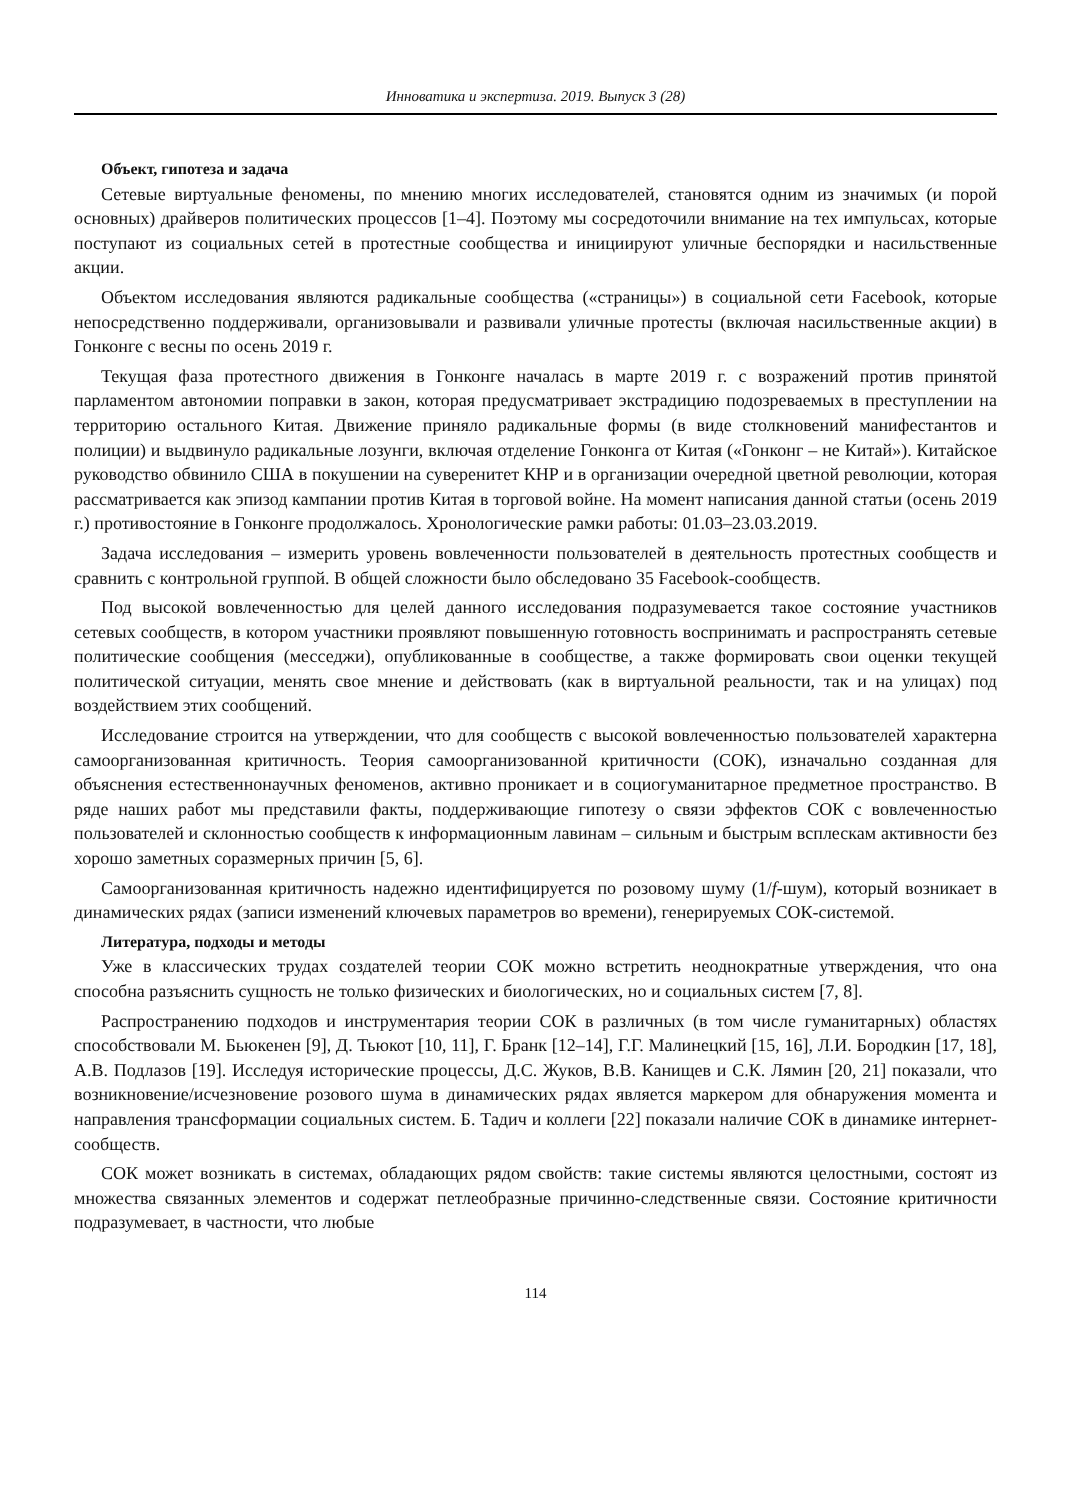Инноватика и экспертиза. 2019. Выпуск 3 (28)
Объект, гипотеза и задача
Сетевые виртуальные феномены, по мнению многих исследователей, становятся одним из значимых (и порой основных) драйверов политических процессов [1–4]. Поэтому мы сосредоточили внимание на тех импульсах, которые поступают из социальных сетей в протестные сообщества и инициируют уличные беспорядки и насильственные акции.
Объектом исследования являются радикальные сообщества («страницы») в социальной сети Facebook, которые непосредственно поддерживали, организовывали и развивали уличные протесты (включая насильственные акции) в Гонконге с весны по осень 2019 г.
Текущая фаза протестного движения в Гонконге началась в марте 2019 г. с возражений против принятой парламентом автономии поправки в закон, которая предусматривает экстрадицию подозреваемых в преступлении на территорию остального Китая. Движение приняло радикальные формы (в виде столкновений манифестантов и полиции) и выдвинуло радикальные лозунги, включая отделение Гонконга от Китая («Гонконг – не Китай»). Китайское руководство обвинило США в покушении на суверенитет КНР и в организации очередной цветной революции, которая рассматривается как эпизод кампании против Китая в торговой войне. На момент написания данной статьи (осень 2019 г.) противостояние в Гонконге продолжалось. Хронологические рамки работы: 01.03–23.03.2019.
Задача исследования – измерить уровень вовлеченности пользователей в деятельность протестных сообществ и сравнить с контрольной группой. В общей сложности было обследовано 35 Facebook-сообществ.
Под высокой вовлеченностью для целей данного исследования подразумевается такое состояние участников сетевых сообществ, в котором участники проявляют повышенную готовность воспринимать и распространять сетевые политические сообщения (месседжи), опубликованные в сообществе, а также формировать свои оценки текущей политической ситуации, менять свое мнение и действовать (как в виртуальной реальности, так и на улицах) под воздействием этих сообщений.
Исследование строится на утверждении, что для сообществ с высокой вовлеченностью пользователей характерна самоорганизованная критичность. Теория самоорганизованной критичности (СОК), изначально созданная для объяснения естественнонаучных феноменов, активно проникает и в социогуманитарное предметное пространство. В ряде наших работ мы представили факты, поддерживающие гипотезу о связи эффектов СОК с вовлеченностью пользователей и склонностью сообществ к информационным лавинам – сильным и быстрым всплескам активности без хорошо заметных соразмерных причин [5, 6].
Самоорганизованная критичность надежно идентифицируется по розовому шуму (1/f-шум), который возникает в динамических рядах (записи изменений ключевых параметров во времени), генерируемых СОК-системой.
Литература, подходы и методы
Уже в классических трудах создателей теории СОК можно встретить неоднократные утверждения, что она способна разъяснить сущность не только физических и биологических, но и социальных систем [7, 8].
Распространению подходов и инструментария теории СОК в различных (в том числе гуманитарных) областях способствовали М. Бьюкенен [9], Д. Тьюкот [10, 11], Г. Бранк [12–14], Г.Г. Малинецкий [15, 16], Л.И. Бородкин [17, 18], А.В. Подлазов [19]. Исследуя исторические процессы, Д.С. Жуков, В.В. Канищев и С.К. Лямин [20, 21] показали, что возникновение/исчезновение розового шума в динамических рядах является маркером для обнаружения момента и направления трансформации социальных систем. Б. Тадич и коллеги [22] показали наличие СОК в динамике интернет-сообществ.
СОК может возникать в системах, обладающих рядом свойств: такие системы являются целостными, состоят из множества связанных элементов и содержат петлеобразные причинно-следственные связи. Состояние критичности подразумевает, в частности, что любые
114